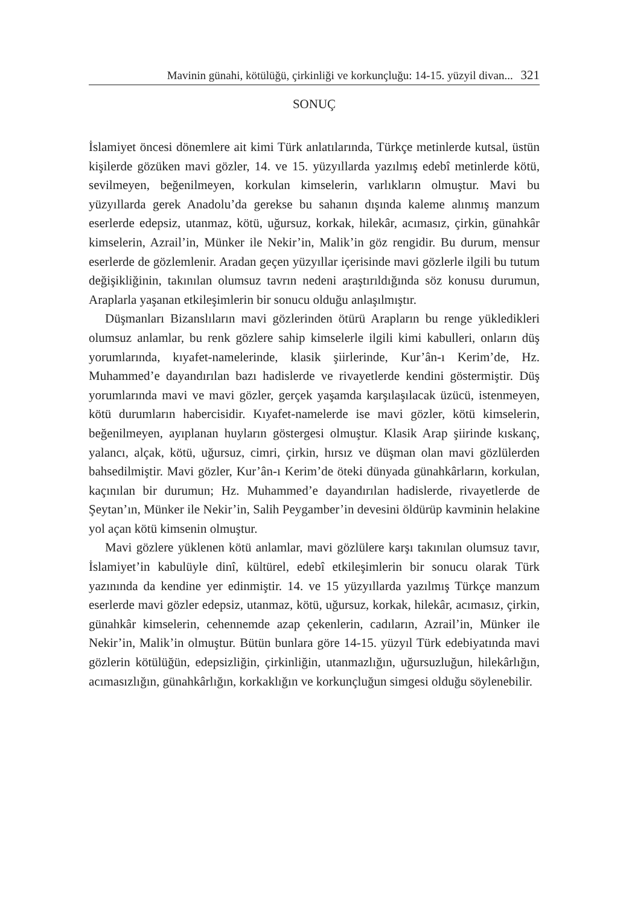Mavinin günahi, kötülüğü, çirkinliği ve korkunçluğu: 14-15. yüzyil divan... 321
SONUÇ
İslamiyet öncesi dönemlere ait kimi Türk anlatılarında, Türkçe metinlerde kutsal, üstün kişilerde gözüken mavi gözler, 14. ve 15. yüzyıllarda yazılmış edebî metinlerde kötü, sevilmeyen, beğenilmeyen, korkulan kimselerin, varlıkların olmuştur. Mavi bu yüzyıllarda gerek Anadolu’da gerekse bu sahanın dışında kaleme alınmış manzum eserlerde edepsiz, utanmaz, kötü, uğursuz, korkak, hilekâr, acımasız, çirkin, günahkâr kimselerin, Azrail’in, Münker ile Nekir’in, Malik’in göz rengidir. Bu durum, mensur eserlerde de gözlemlenir. Aradan geçen yüzyıllar içerisinde mavi gözlerle ilgili bu tutum değişikliğinin, takınılan olumsuz tavrın nedeni araştırıldığında söz konusu durumun, Araplarla yaşanan etkileşimlerin bir sonucu olduğu anlaşılmıştır.
Düşmanları Bizanslıların mavi gözlerinden ötürü Arapların bu renge yükledikleri olumsuz anlamlar, bu renk gözlere sahip kimselerle ilgili kimi kabulleri, onların düş yorumlarında, kıyafet-namelerinde, klasik şiirlerinde, Kur’ân-ı Kerim’de, Hz. Muhammed’e dayandırılan bazı hadislerde ve rivayetlerde kendini göstermiştir. Düş yorumlarında mavi ve mavi gözler, gerçek yaşamda karşılaşılacak üzücü, istenmeyen, kötü durumların habercisidir. Kıyafet-namelerde ise mavi gözler, kötü kimselerin, beğenilmeyen, ayıplanan huyların göstergesi olmuştur. Klasik Arap şiirinde kıskanç, yalancı, alçak, kötü, uğursuz, cimri, çirkin, hırsız ve düşman olan mavi gözlülerden bahsedilmiştir. Mavi gözler, Kur’ân-ı Kerim’de öteki dünyada günahkârların, korkulan, kaçınılan bir durumun; Hz. Muhammed’e dayandırılan hadislerde, rivayetlerde de Şeytan’ın, Münker ile Nekir’in, Salih Peygamber’in devesini öldürüp kavminin helakine yol açan kötü kimsenin olmuştur.
Mavi gözlere yüklenen kötü anlamlar, mavi gözlülere karşı takınılan olumsuz tavır, İslamiyet’in kabulüyle dinî, kültürel, edebî etkileşimlerin bir sonucu olarak Türk yazınında da kendine yer edinmiştir. 14. ve 15 yüzyıllarda yazılmış Türkçe manzum eserlerde mavi gözler edepsiz, utanmaz, kötü, uğursuz, korkak, hilekâr, acımasız, çirkin, günahkâr kimselerin, cehennemde azap çekenlerin, cadıların, Azrail’in, Münker ile Nekir’in, Malik’in olmuştur. Bütün bunlara göre 14-15. yüzyıl Türk edebiyatında mavi gözlerin kötülüğün, edepsizliğin, çirkinliğin, utanmazlığın, uğursuzluğun, hilekârlığın, acımasızlığın, günahkârlığın, korkaklığın ve korkunçluğun simgesi olduğu söylenebilir.